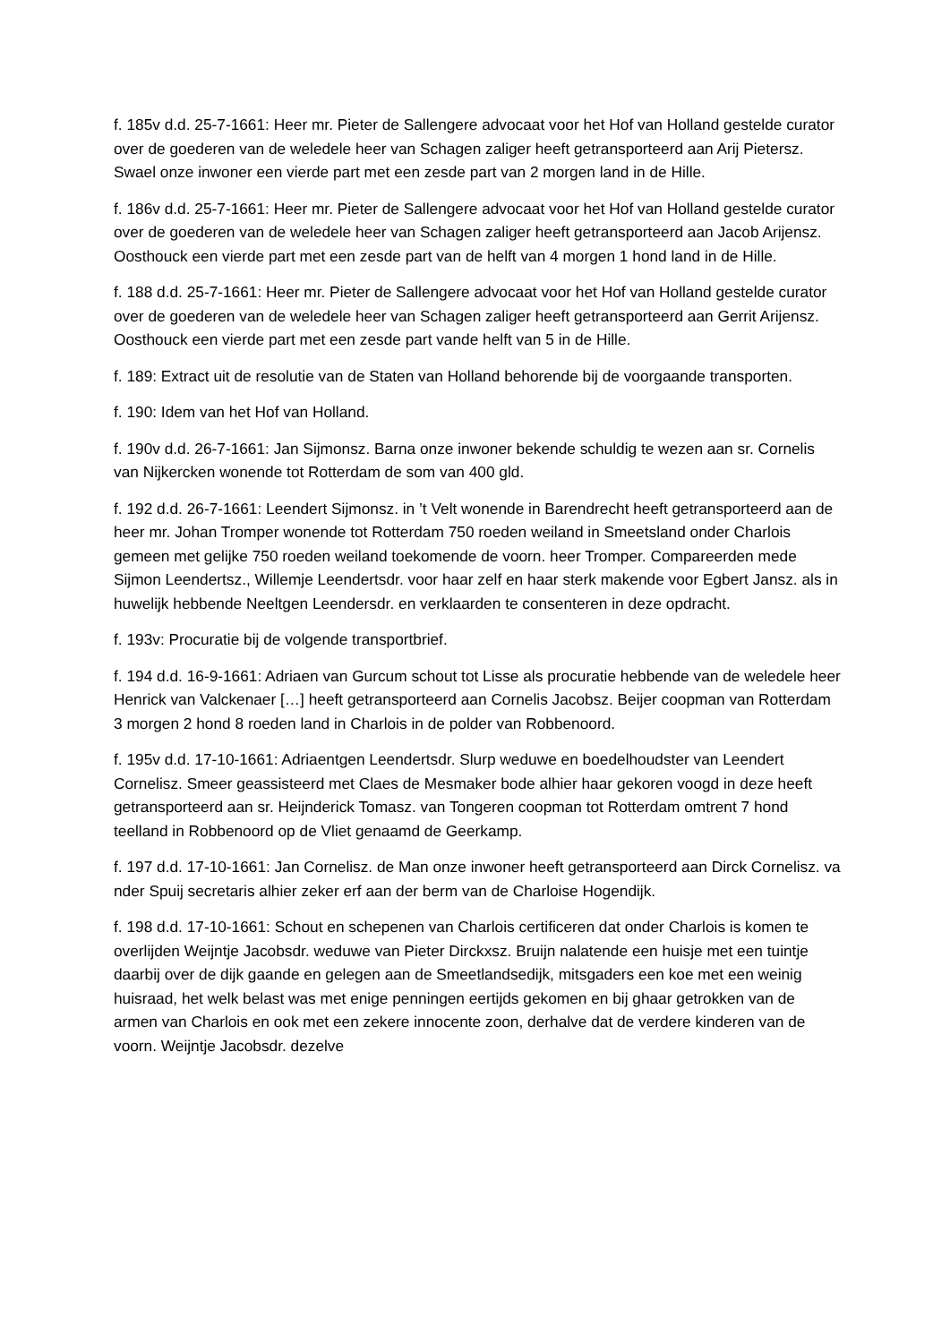f. 185v d.d. 25-7-1661: Heer mr. Pieter de Sallengere advocaat voor het Hof van Holland gestelde curator over de goederen van de weledele heer van Schagen zaliger heeft getransporteerd aan Arij Pietersz. Swael onze inwoner een vierde part met een zesde part van 2 morgen land in de Hille.
f. 186v d.d. 25-7-1661: Heer mr. Pieter de Sallengere advocaat voor het Hof van Holland gestelde curator over de goederen van de weledele heer van Schagen zaliger heeft getransporteerd aan Jacob Arijensz. Oosthouck een vierde part met een zesde part van de helft van 4 morgen 1 hond land in de Hille.
f. 188 d.d. 25-7-1661: Heer mr. Pieter de Sallengere advocaat voor het Hof van Holland gestelde curator over de goederen van de weledele heer van Schagen zaliger heeft getransporteerd aan Gerrit Arijensz. Oosthouck een vierde part met een zesde part vande helft van 5 in de Hille.
f. 189: Extract uit de resolutie van de Staten van Holland behorende bij de voorgaande transporten.
f. 190: Idem van het Hof van Holland.
f. 190v d.d. 26-7-1661: Jan Sijmonsz. Barna onze inwoner bekende schuldig te wezen aan sr. Cornelis van Nijkercken wonende tot Rotterdam de som van 400 gld.
f. 192 d.d. 26-7-1661: Leendert Sijmonsz. in ’t Velt wonende in Barendrecht heeft getransporteerd aan de heer mr. Johan Tromper wonende tot Rotterdam 750 roeden weiland in Smeetsland onder Charlois gemeen met gelijke 750 roeden weiland toekomende de voorn. heer Tromper. Compareerden mede Sijmon Leendertsz., Willemje Leendertsdr. voor haar zelf en haar sterk makende voor Egbert Jansz. als in huwelijk hebbende Neeltgen Leendersdr. en verklaarden te consenteren in deze opdracht.
f. 193v: Procuratie bij de volgende transportbrief.
f. 194 d.d. 16-9-1661: Adriaen van Gurcum schout tot Lisse als procuratie hebbende van de weledele heer Henrick van Valckenaer […] heeft getransporteerd aan Cornelis Jacobsz. Beijer coopman van Rotterdam 3 morgen 2 hond 8 roeden land in Charlois in de polder van Robbenoord.
f. 195v d.d. 17-10-1661: Adriaentgen Leendertsdr. Slurp weduwe en boedelhoudster van Leendert Cornelisz. Smeer geassisteerd met Claes de Mesmaker bode alhier haar gekoren voogd in deze heeft getransporteerd aan sr. Heijnderick Tomasz. van Tongeren coopman tot Rotterdam omtrent 7 hond teelland in Robbenoord op de Vliet genaamd de Geerkamp.
f. 197 d.d. 17-10-1661: Jan Cornelisz. de Man onze inwoner heeft getransporteerd aan Dirck Cornelisz. va nder Spuij secretaris alhier zeker erf aan der berm van de Charloise Hogendijk.
f. 198 d.d. 17-10-1661: Schout en schepenen van Charlois certificeren dat onder Charlois is komen te overlijden Weijntje Jacobsdr. weduwe van Pieter Dirckxsz. Bruijn nalatende een huisje met een tuintje daarbij over de dijk gaande en gelegen aan de Smeetlandsedijk, mitsgaders een koe met een weinig huisraad, het welk belast was met enige penningen eertijds gekomen en bij ghaar getrokken van de armen van Charlois en ook met een zekere innocente zoon, derhalve dat de verdere kinderen van de voorn. Weijntje Jacobsdr. dezelve